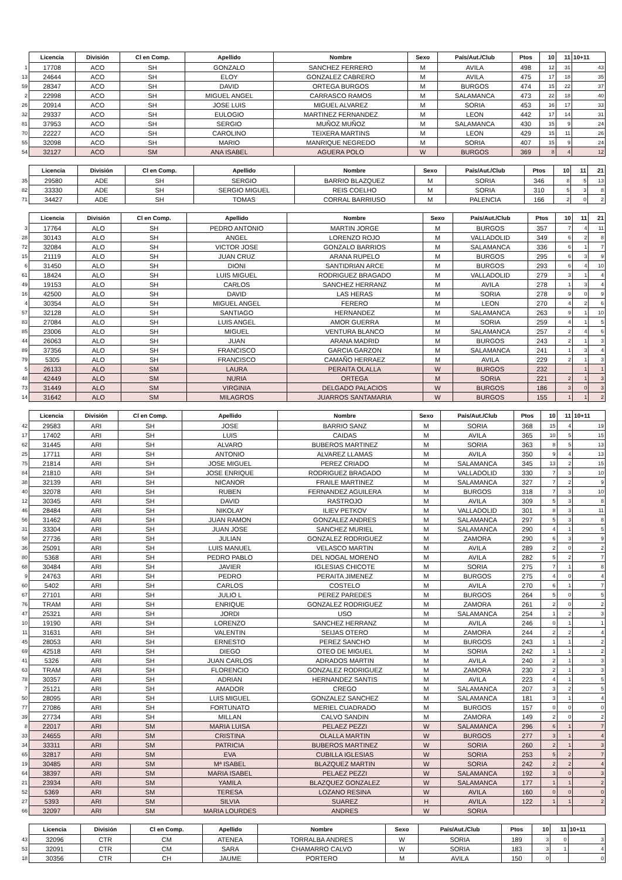| | Licencia | División | Cl en Comp. | Apellido | Nombre | Sexo | País/Aut./Club | Ptos | 10 | 11 | 10+11 |
| 1 | 17708 | ACO | SH | GONZALO | SANCHEZ FERRERO | M | AVILA | 498 | 12 | 31 | 43 |
| 13 | 24644 | ACO | SH | ELOY | GONZALEZ CABRERO | M | AVILA | 475 | 17 | 18 | 35 |
| 59 | 28347 | ACO | SH | DAVID | ORTEGA BURGOS | M | BURGOS | 474 | 15 | 22 | 37 |
| 2 | 22998 | ACO | SH | MIGUEL ANGEL | CARRASCO RAMOS | M | SALAMANCA | 473 | 22 | 18 | 40 |
| 26 | 20914 | ACO | SH | JOSE LUIS | MIGUEL ALVAREZ | M | SORIA | 453 | 16 | 17 | 33 |
| 32 | 29337 | ACO | SH | EULOGIO | MARTINEZ FERNANDEZ | M | LEON | 442 | 17 | 14 | 31 |
| 81 | 37953 | ACO | SH | SERGIO | MUÑOZ MUÑOZ | M | SALAMANCA | 430 | 15 | 9 | 24 |
| 70 | 22227 | ACO | SH | CAROLINO | TEIXERA MARTINS | M | LEON | 429 | 15 | 11 | 26 |
| 55 | 32098 | ACO | SH | MARIO | MANRIQUE NEGREDO | M | SORIA | 407 | 15 | 9 | 24 |
| 54 | 32127 | ACO | SM | ANA ISABEL | AGUERA POLO | W | BURGOS | 369 | 8 | 4 | 12 |
| | Licencia | División | Cl en Comp. | Apellido | Nombre | Sexo | País/Aut./Club | Ptos | 10 | 11 | 21 |
| 35 | 29580 | ADE | SH | SERGIO | BARRIO BLAZQUEZ | M | SORIA | 346 | 8 | 5 | 13 |
| 82 | 33330 | ADE | SH | SERGIO MIGUEL | REIS COELHO | M | SORIA | 310 | 5 | 3 | 8 |
| 71 | 34427 | ADE | SH | TOMAS | CORRAL BARRIUSO | M | PALENCIA | 166 | 2 | 0 | 2 |
| | Licencia | División | Cl en Comp. | Apellido | Nombre | Sexo | País/Aut./Club | Ptos | 10 | 11 | 21 |
| 3 | 17764 | ALO | SH | PEDRO ANTONIO | MARTIN JORGE | M | BURGOS | 357 | 7 | 4 | 11 |
| 28 | 30143 | ALO | SH | ANGEL | LORENZO ROJO | M | VALLADOLID | 349 | 6 | 2 | 8 |
| 72 | 32084 | ALO | SH | VICTOR JOSE | GONZALO BARRIOS | M | SALAMANCA | 336 | 6 | 1 | 7 |
| 15 | 21119 | ALO | SH | JUAN CRUZ | ARANA RUPELO | M | BURGOS | 295 | 6 | 3 | 9 |
| 6 | 31450 | ALO | SH | DIONI | SANTIDRIAN ARCE | M | BURGOS | 293 | 6 | 4 | 10 |
| 61 | 18424 | ALO | SH | LUIS MIGUEL | RODRIGUEZ BRAGADO | M | VALLADOLID | 279 | 3 | 1 | 4 |
| 49 | 19153 | ALO | SH | CARLOS | SANCHEZ HERRANZ | M | AVILA | 278 | 1 | 3 | 4 |
| 16 | 42500 | ALO | SH | DAVID | LAS HERAS | M | SORIA | 278 | 9 | 0 | 9 |
| 4 | 30354 | ALO | SH | MIGUEL ANGEL | FERERO | M | LEON | 270 | 4 | 2 | 6 |
| 57 | 32128 | ALO | SH | SANTIAGO | HERNANDEZ | M | SALAMANCA | 263 | 9 | 1 | 10 |
| 83 | 27084 | ALO | SH | LUIS ANGEL | AMOR GUERRA | M | SORIA | 259 | 4 | 1 | 5 |
| 85 | 23006 | ALO | SH | MIGUEL | VENTURA BLANCO | M | SALAMANCA | 257 | 2 | 4 | 6 |
| 44 | 26063 | ALO | SH | JUAN | ARANA MADRID | M | BURGOS | 243 | 2 | 1 | 3 |
| 89 | 37356 | ALO | SH | FRANCISCO | GARCIA GARZON | M | SALAMANCA | 241 | 1 | 3 | 4 |
| 79 | 5305 | ALO | SH | FRANCISCO | CAMAÑO HERRAEZ | M | AVILA | 229 | 2 | 1 | 3 |
| 5 | 26133 | ALO | SM | LAURA | PERAITA OLALLA | W | BURGOS | 232 | | 1 | 1 |
| 48 | 42449 | ALO | SM | NURIA | ORTEGA | M | SORIA | 221 | 2 | 1 | 3 |
| 73 | 31449 | ALO | SM | VIRGINIA | DELGADO PALACIOS | W | BURGOS | 186 | 3 | 0 | 3 |
| 14 | 31642 | ALO | SM | MILAGROS | JUARROS SANTAMARIA | W | BURGOS | 155 | 1 | 1 | 2 |
| | Licencia | División | Cl en Comp. | Apellido | Nombre | Sexo | País/Aut./Club | Ptos | 10 | 11 | 10+11 |
| 42 | 29583 | ARI | SH | JOSE | BARRIO SANZ | M | SORIA | 368 | 15 | 4 | 19 |
| 17 | 17402 | ARI | SH | LUIS | CAIDAS | M | AVILA | 365 | 10 | 5 | 15 |
| 62 | 31445 | ARI | SH | ALVARO | BUBEROS MARTINEZ | M | SORIA | 363 | 8 | 5 | 13 |
| 25 | 17711 | ARI | SH | ANTONIO | ALVAREZ LLAMAS | M | AVILA | 350 | 9 | 4 | 13 |
| 75 | 21814 | ARI | SH | JOSE MIGUEL | PEREZ CRIADO | M | SALAMANCA | 345 | 13 | 2 | 15 |
| 84 | 21810 | ARI | SH | JOSE ENRIQUE | RODRIGUEZ BRAGADO | M | VALLADOLID | 330 | 7 | 3 | 10 |
| 38 | 32139 | ARI | SH | NICANOR | FRAILE MARTINEZ | M | SALAMANCA | 327 | 7 | 2 | 9 |
| 40 | 32078 | ARI | SH | RUBEN | FERNANDEZ AGUILERA | M | BURGOS | 318 | 7 | 3 | 10 |
| 12 | 30345 | ARI | SH | DAVID | RASTROJO | M | AVILA | 309 | 5 | 3 | 8 |
| 46 | 28484 | ARI | SH | NIKOLAY | ILIEV PETKOV | M | VALLADOLID | 301 | 8 | 3 | 11 |
| 56 | 31462 | ARI | SH | JUAN RAMON | GONZALEZ ANDRES | M | SALAMANCA | 297 | 5 | 3 | 8 |
| 31 | 33304 | ARI | SH | JUAN JOSE | SANCHEZ MURIEL | M | SALAMANCA | 290 | 4 | 1 | 5 |
| 58 | 27736 | ARI | SH | JULIAN | GONZALEZ RODRIGUEZ | M | ZAMORA | 290 | 6 | 3 | 9 |
| 36 | 25091 | ARI | SH | LUIS MANUEL | VELASCO MARTIN | M | AVILA | 289 | 2 | 0 | 2 |
| 80 | 5368 | ARI | SH | PEDRO PABLO | DEL NOGAL MORENO | M | AVILA | 282 | 5 | 2 | 7 |
| 68 | 30484 | ARI | SH | JAVIER | IGLESIAS CHICOTE | M | SORIA | 275 | 7 | 1 | 8 |
| 9 | 24763 | ARI | SH | PEDRO | PERAITA JIMENEZ | M | BURGOS | 275 | 4 | 0 | 4 |
| 60 | 5402 | ARI | SH | CARLOS | COSTELO | M | AVILA | 270 | 6 | 1 | 7 |
| 67 | 27101 | ARI | SH | JULIO L | PEREZ PAREDES | M | BURGOS | 264 | 5 | 0 | 5 |
| 76 | TRAM | ARI | SH | ENRIQUE | GONZALEZ RODRIGUEZ | M | ZAMORA | 261 | 2 | 0 | 2 |
| 47 | 25321 | ARI | SH | JORDI | USO | M | SALAMANCA | 254 | 1 | 2 | 3 |
| 10 | 19190 | ARI | SH | LORENZO | SANCHEZ HERRANZ | M | AVILA | 246 | 0 | 1 | 1 |
| 11 | 31631 | ARI | SH | VALENTIN | SEIJAS OTERO | M | ZAMORA | 244 | 2 | 2 | 4 |
| 45 | 28053 | ARI | SH | ERNESTO | PEREZ SANCHO | M | BURGOS | 243 | 1 | 1 | 2 |
| 69 | 42518 | ARI | SH | DIEGO | OTEO DE MIGUEL | M | SORIA | 242 | 1 | 1 | 2 |
| 41 | 5326 | ARI | SH | JUAN CARLOS | ADRADOS MARTIN | M | AVILA | 240 | 2 | 1 | 3 |
| 63 | TRAM | ARI | SH | FLORENCIO | GONZALEZ RODRIGUEZ | M | ZAMORA | 230 | 2 | 1 | 3 |
| 78 | 30357 | ARI | SH | ADRIAN | HERNANDEZ SANTIS | M | AVILA | 223 | 4 | 1 | 5 |
| 7 | 25121 | ARI | SH | AMADOR | CREGO | M | SALAMANCA | 207 | 3 | 2 | 5 |
| 50 | 28095 | ARI | SH | LUIS MIGUEL | GONZALEZ SANCHEZ | M | SALAMANCA | 181 | 3 | 1 | 4 |
| 77 | 27086 | ARI | SH | FORTUNATO | MERIEL CUADRADO | M | BURGOS | 157 | 0 | 0 | 0 |
| 39 | 27734 | ARI | SH | MILLAN | CALVO SANDIN | M | ZAMORA | 149 | 2 | 0 | 2 |
| 8 | 22017 | ARI | SM | MARIA LUISA | PELAEZ PEZZI | W | SALAMANCA | 296 | 6 | 1 | 7 |
| 33 | 24655 | ARI | SM | CRISTINA | OLALLA MARTIN | W | BURGOS | 277 | 3 | 1 | 4 |
| 34 | 33311 | ARI | SM | PATRICIA | BUBEROS MARTINEZ | W | SORIA | 260 | 2 | 1 | 3 |
| 65 | 32817 | ARI | SM | EVA | CUBILLA IGLESIAS | W | SORIA | 253 | 5 | 2 | 7 |
| 19 | 30485 | ARI | SM | Mª ISABEL | BLAZQUEZ MARTIN | W | SORIA | 242 | 2 | 2 | 4 |
| 64 | 38397 | ARI | SM | MARIA ISABEL | PELAEZ PEZZI | W | SALAMANCA | 192 | 3 | 0 | 3 |
| 21 | 23934 | ARI | SM | YAMILA | BLAZQUEZ GONZALEZ | W | SALAMANCA | 177 | 1 | 1 | 2 |
| 52 | 5369 | ARI | SM | TERESA | LOZANO RESINA | W | AVILA | 160 | 0 | 0 | 0 |
| 27 | 5393 | ARI | SM | SILVIA | SUAREZ | H | AVILA | 122 | 1 | 1 | 2 |
| 66 | 32097 | ARI | SM | MARIA LOURDES | ANDRES | W | SORIA | | | | |
| | Licencia | División | Cl en Comp. | Apellido | Nombre | Sexo | País/Aut./Club | Ptos | 10 | 11 | 10+11 |
| 43 | 32096 | CTR | CM | ATENEA | TORRALBA ANDRES | W | SORIA | 189 | 3 | 0 | 3 |
| 53 | 32091 | CTR | CM | SARA | CHAMARRO CALVO | W | SORIA | 183 | 3 | 1 | 4 |
| 18 | 30356 | CTR | CH | JAUME | PORTERO | M | AVILA | 150 | 0 | | 0 |